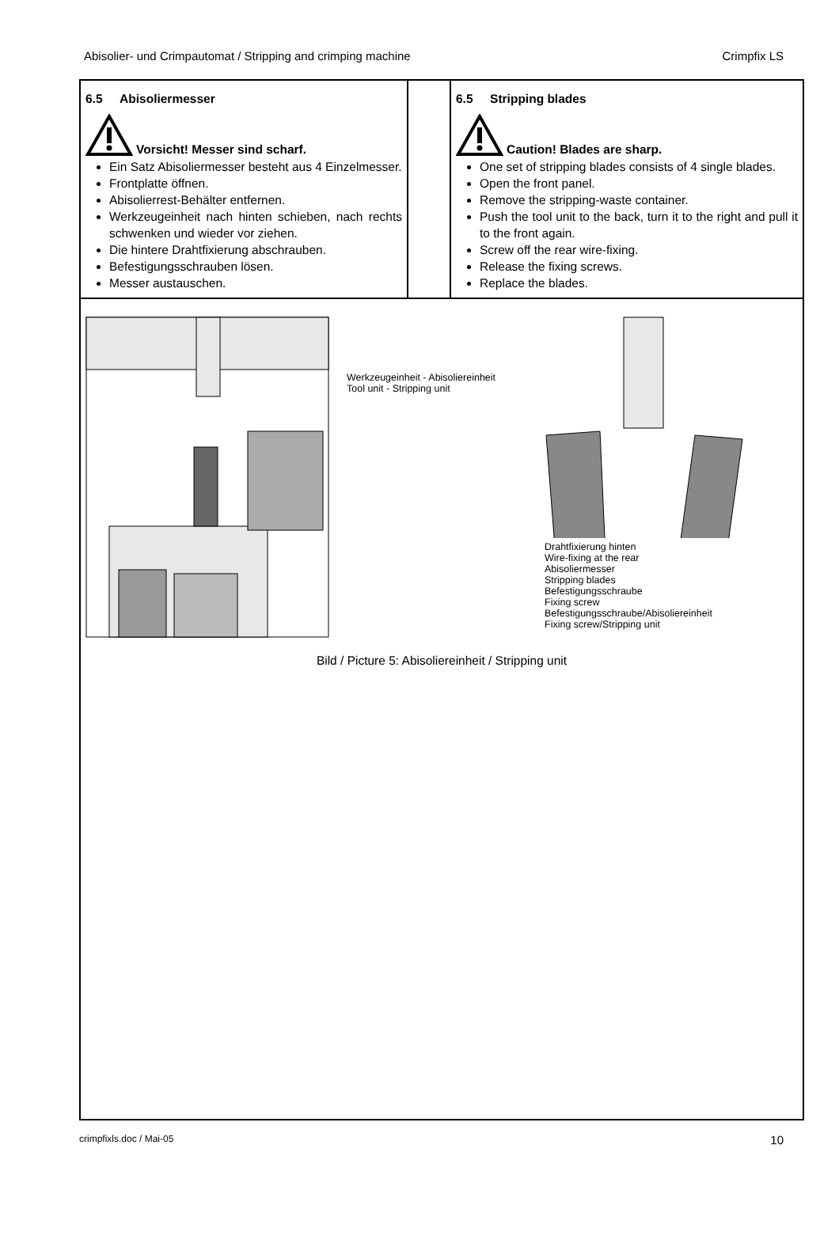Abisolier- und Crimpautomat / Stripping and crimping machine Crimpfix LS
| 6.5 Abisoliermesser Vorsicht! Messer sind scharf. Ein Satz Abisoliermesser besteht aus 4 Einzelmesser. Frontplatte öffnen. Abisolierrest-Behälter entfernen. Werkzeugeinheit nach hinten schieben, nach rechts schwenken und wieder vor ziehen. Die hintere Drahtfixierung abschrauben. Befestigungsschrauben lösen. Messer austauschen. | | 6.5 Stripping blades Caution! Blades are sharp. One set of stripping blades consists of 4 single blades. Open the front panel. Remove the stripping-waste container. Push the tool unit to the back, turn it to the right and pull it to the front again. Screw off the rear wire-fixing. Release the fixing screws. Replace the blades. |
| Werkzeugeinheit - Abisoliereinheit Tool unit - Stripping unit Drahtfixierung hinten Wire-fixing at the rear Abisoliermesser Stripping blades Befestigungsschraube Fixing screw Befestigungsschraube/Abisoliereinheit Fixing screw/Stripping unit Bild / Picture 5: Abisoliereinheit / Stripping unit | | |
crimpfixls.doc / Mai-05 10